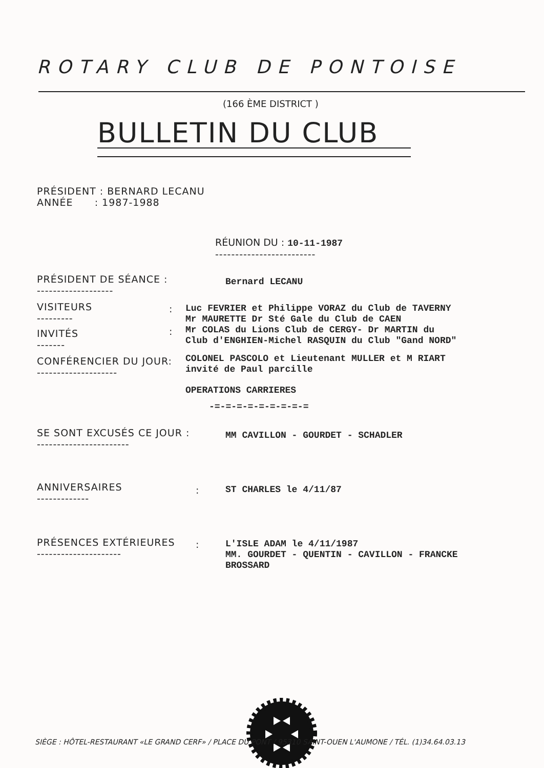ROTARY CLUB DE PONTOISE
(166 ÈME DISTRICT )
BULLETIN DU CLUB
PRÉSIDENT : BERNARD LECANU
ANNÉE : 1987-1988
RÉUNION DU : 10-11-1987
-------------------------
PRÉSIDENT DE SÉANCE :
-------------------
Bernard LECANU
VISITEURS
---------
INVITÉS
-------
:
:
Luc FEVRIER et Philippe VORAZ du Club de TAVERNY
Mr MAURETTE Dr Sté Gale du Club de CAEN
Mr COLAS du Lions Club de CERGY- Dr MARTIN du
Club d'ENGHIEN-Michel RASQUIN du Club "Gand NORD"
CONFÉRENCIER DU JOUR:
--------------------
COLONEL PASCOLO et Lieutenant MULLER et M RIART
invité de Paul parcille
OPERATIONS CARRIERES
-=-=-=-=-=-=-=-=-=
SE SONT EXCUSÉS CE JOUR :
-----------------------
MM CAVILLON - GOURDET - SCHADLER
ANNIVERSAIRES
-------------
: ST CHARLES le 4/11/87
PRÉSENCES EXTÉRIEURES
---------------------
:
L'ISLE ADAM le 4/11/1987
MM. GOURDET - QUENTIN - CAVILLON - FRANCKE
BROSSARD
SIÈGE : HÔTEL-RESTAURANT «LE GRAND CERF» / PLACE DU PONT / 95310 SAINT-OUEN L'AUMONE / TÉL. (1)34.64.03.13